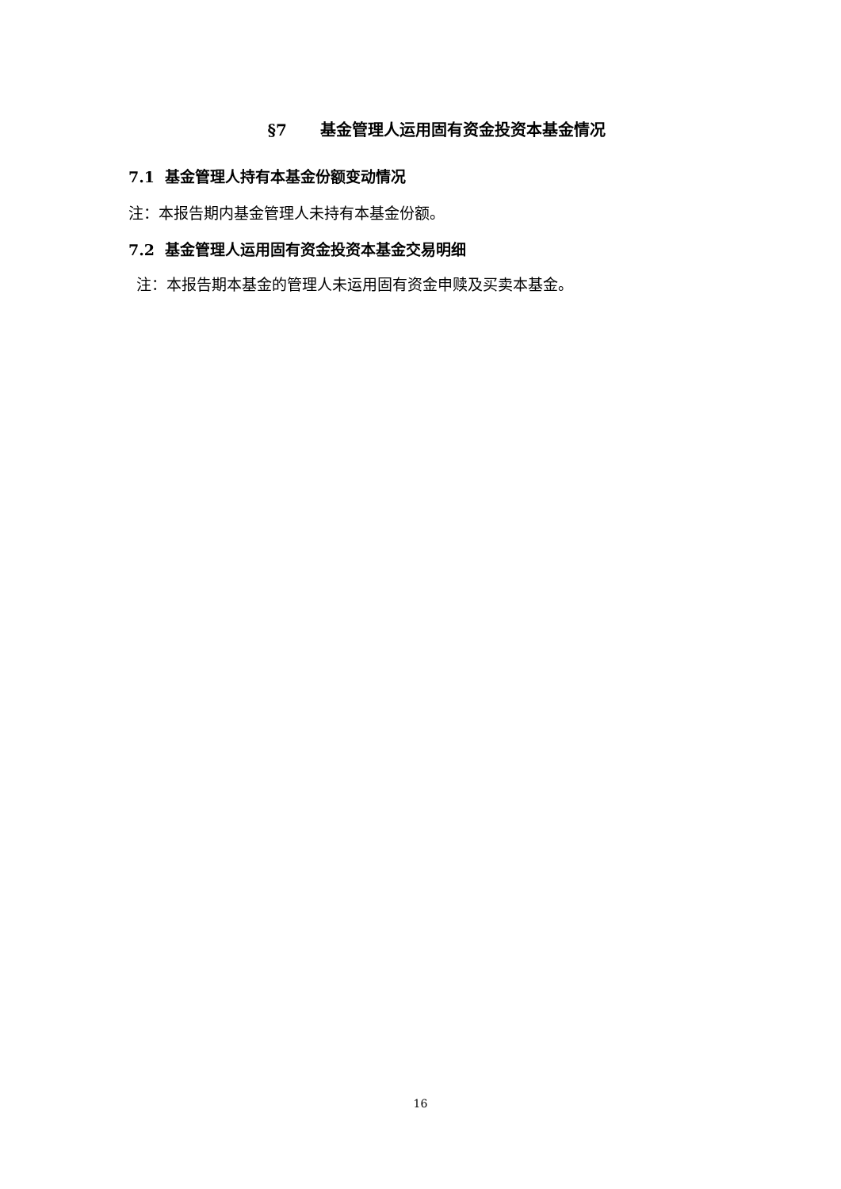§7 基金管理人运用固有资金投资本基金情况
7.1 基金管理人持有本基金份额变动情况
注：本报告期内基金管理人未持有本基金份额。
7.2 基金管理人运用固有资金投资本基金交易明细
注：本报告期本基金的管理人未运用固有资金申赎及买卖本基金。
16